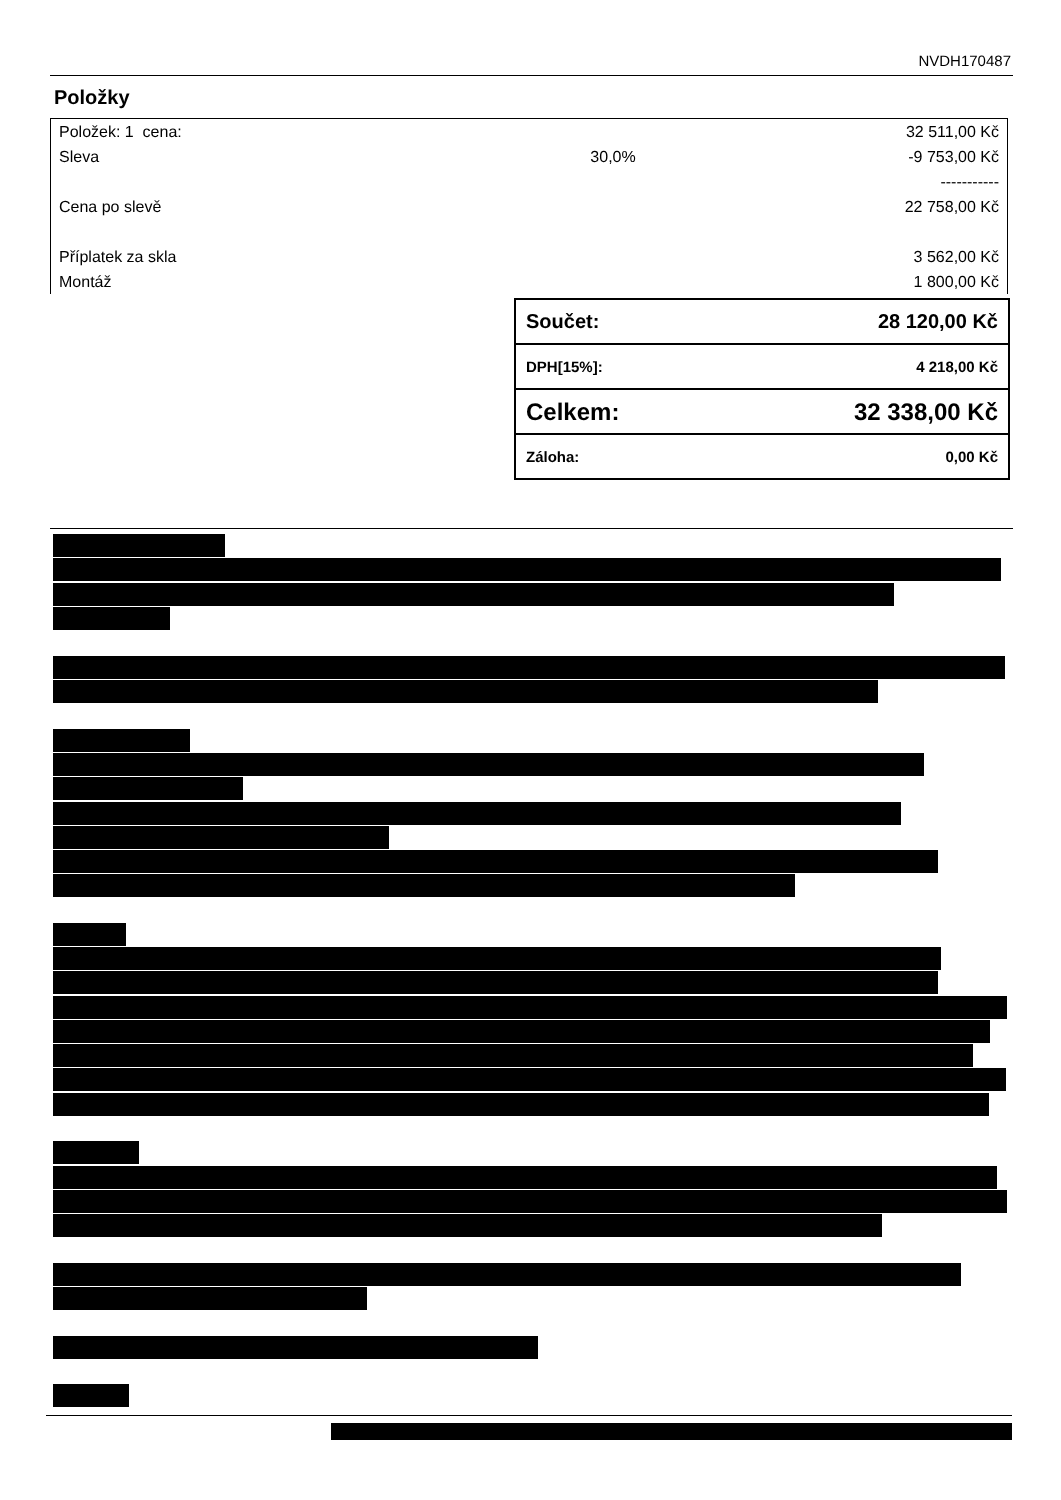NVDH170487
Položky
| Položek: 1 cena: | | 32 511,00 Kč |
| Sleva | 30,0% | -9 753,00 Kč |
| | | ----------- |
| Cena po slevě | | 22 758,00 Kč |
| Příplatek za skla | | 3 562,00 Kč |
| Montáž | | 1 800,00 Kč |
| Součet: | 28 120,00 Kč |
| DPH[15%]: | 4 218,00 Kč |
| Celkem: | 32 338,00 Kč |
| Záloha: | 0,00 Kč |